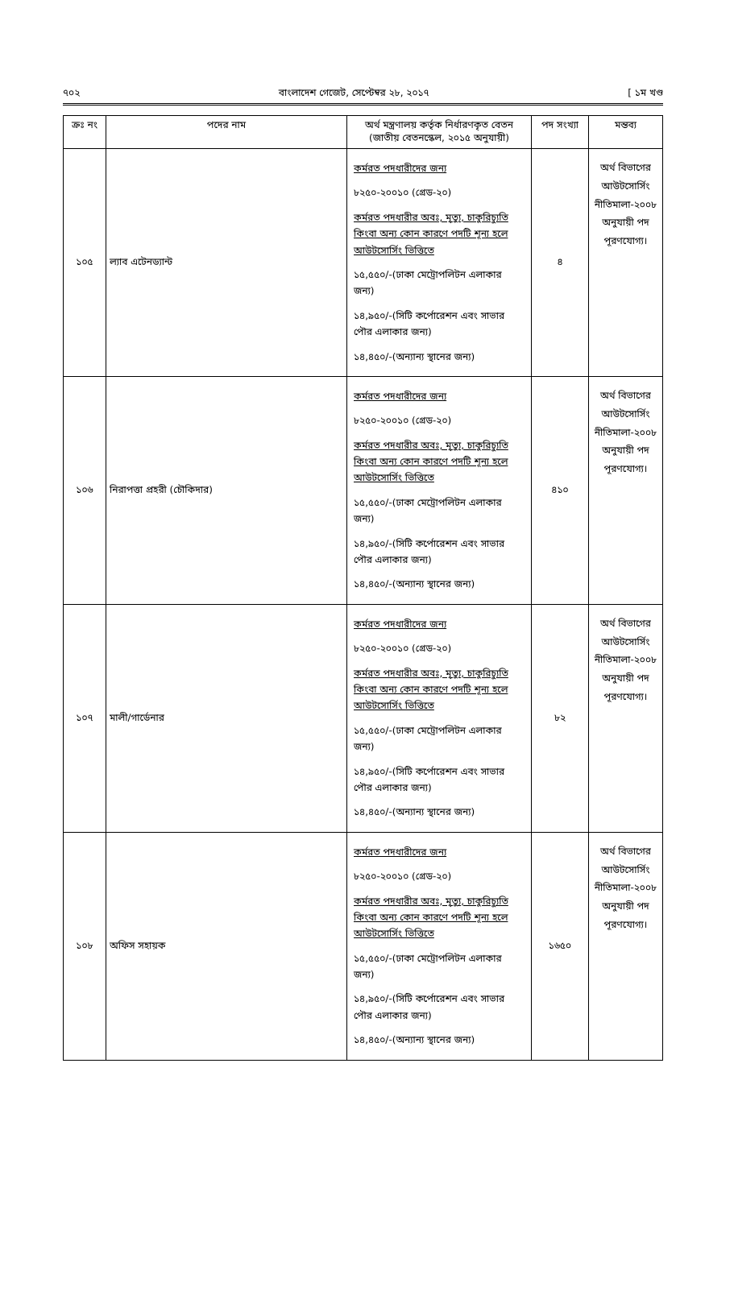৭০২ বাংলাদেশ গেজেট, সেপ্টেম্বর ২৮, ২০১৭ [ ১ম খণ্ড
| ক্রঃ নং | পদের নাম | অর্থ মন্ত্রণালয় কর্তৃক নির্ধারণকৃত বেতন (জাতীয় বেতনস্কেল, ২০১৫ অনুযায়ী) | পদ সংখ্যা | মন্তব্য |
| --- | --- | --- | --- | --- |
| ১০৫ | ল্যাব এটেনড্যান্ট | কর্মরত পদধারীদের জন্য ৮২৫০-২০০১০ (গ্রেড-২০) কর্মরত পদধারীর অবঃ, মৃত্যু, চাকুরিচ্যুতি কিংবা অন্য কোন কারণে পদটি শূন্য হলে আউটসোর্সিং ভিত্তিতে ১৫,৫৫০/-(ঢাকা মেট্রোপলিটন এলাকার জন্য) ১৪,৯৫০/-(সিটি কর্পোরেশন এবং সাভার পৌর এলাকার জন্য) ১৪,৪৫০/-(অন্যান্য স্থানের জন্য) | ৪ | অর্থ বিভাগের আউটসোর্সিং নীতিমালা-২০০৮ অনুযায়ী পদ পূরণযোগ্য। |
| ১০৬ | নিরাপত্তা প্রহরী (চৌকিদার) | কর্মরত পদধারীদের জন্য ৮২৫০-২০০১০ (গ্রেড-২০) কর্মরত পদধারীর অবঃ, মৃত্যু, চাকুরিচ্যুতি কিংবা অন্য কোন কারণে পদটি শূন্য হলে আউটসোর্সিং ভিত্তিতে ১৫,৫৫০/-(ঢাকা মেট্রোপলিটন এলাকার জন্য) ১৪,৯৫০/-(সিটি কর্পোরেশন এবং সাভার পৌর এলাকার জন্য) ১৪,৪৫০/-(অন্যান্য স্থানের জন্য) | ৪১০ | অর্থ বিভাগের আউটসোর্সিং নীতিমালা-২০০৮ অনুযায়ী পদ পূরণযোগ্য। |
| ১০৭ | মালী/গার্ডেনার | কর্মরত পদধারীদের জন্য ৮২৫০-২০০১০ (গ্রেড-২০) কর্মরত পদধারীর অবঃ, মৃত্যু, চাকুরিচ্যুতি কিংবা অন্য কোন কারণে পদটি শূন্য হলে আউটসোর্সিং ভিত্তিতে ১৫,৫৫০/-(ঢাকা মেট্রোপলিটন এলাকার জন্য) ১৪,৯৫০/-(সিটি কর্পোরেশন এবং সাভার পৌর এলাকার জন্য) ১৪,৪৫০/-(অন্যান্য স্থানের জন্য) | ৮২ | অর্থ বিভাগের আউটসোর্সিং নীতিমালা-২০০৮ অনুযায়ী পদ পূরণযোগ্য। |
| ১০৮ | অফিস সহায়ক | কর্মরত পদধারীদের জন্য ৮২৫০-২০০১০ (গ্রেড-২০) কর্মরত পদধারীর অবঃ, মৃত্যু, চাকুরিচ্যুতি কিংবা অন্য কোন কারণে পদটি শূন্য হলে আউটসোর্সিং ভিত্তিতে ১৫,৫৫০/-(ঢাকা মেট্রোপলিটন এলাকার জন্য) ১৪,৯৫০/-(সিটি কর্পোরেশন এবং সাভার পৌর এলাকার জন্য) ১৪,৪৫০/-(অন্যান্য স্থানের জন্য) | ১৬৫০ | অর্থ বিভাগের আউটসোর্সিং নীতিমালা-২০০৮ অনুযায়ী পদ পূরণযোগ্য। |